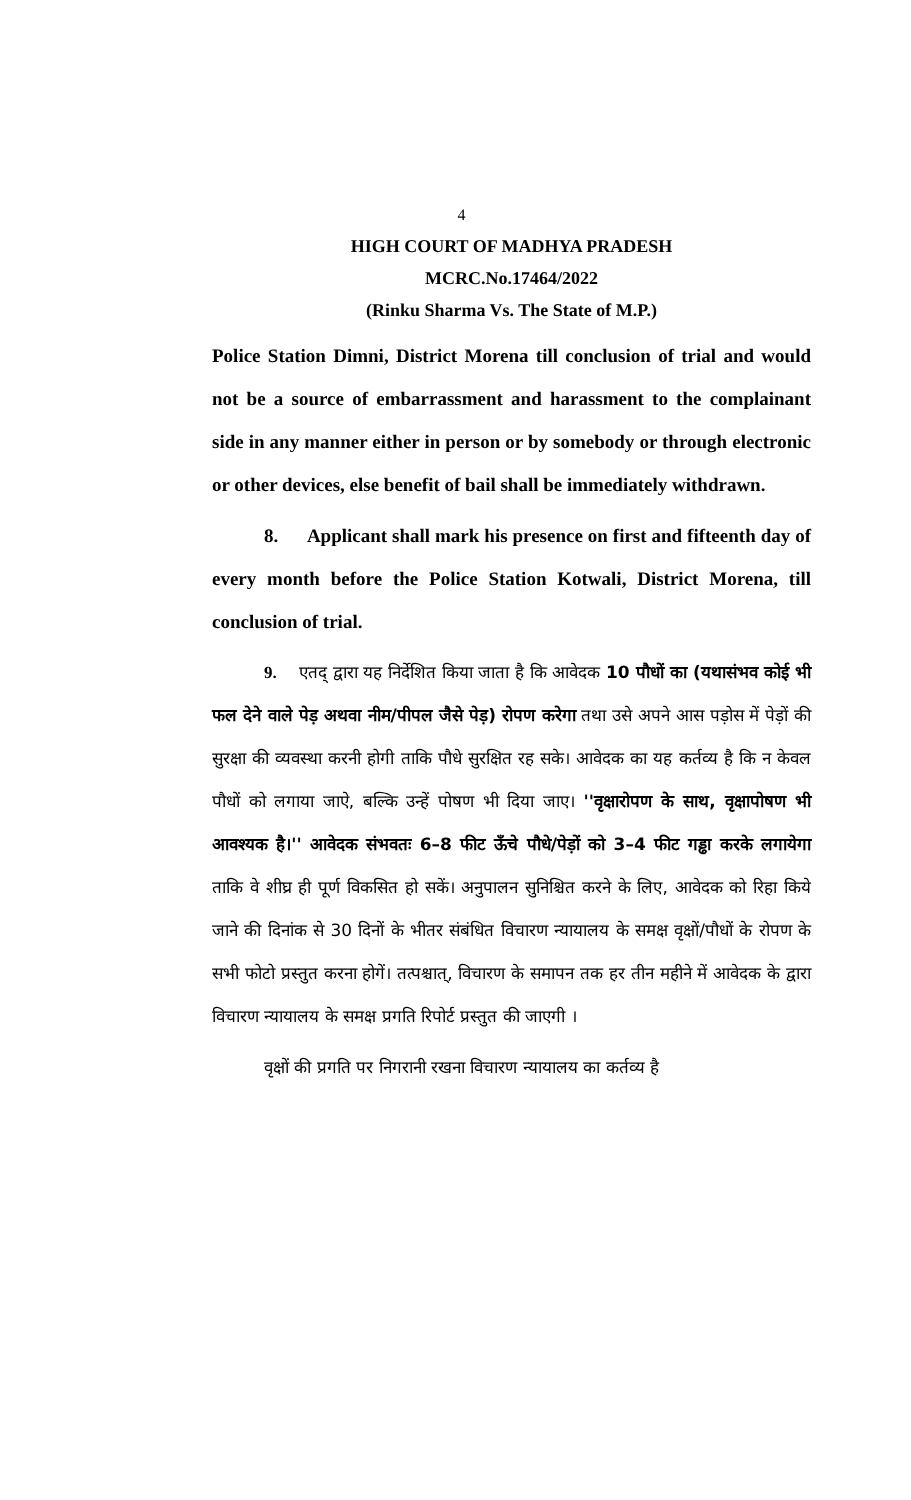4
HIGH COURT OF MADHYA PRADESH
MCRC.No.17464/2022
(Rinku Sharma Vs. The State of M.P.)
Police Station Dimni, District Morena till conclusion of trial and would not be a source of embarrassment and harassment to the complainant side in any manner either in person or by somebody or through electronic or other devices, else benefit of bail shall be immediately withdrawn.
8. Applicant shall mark his presence on first and fifteenth day of every month before the Police Station Kotwali, District Morena, till conclusion of trial.
9. एतद् द्वारा यह निर्देशित किया जाता है कि आवेदक 10 पौधों का (यथासंभव कोई भी फल देने वाले पेड़ अथवा नीम/पीपल जैसे पेड़) रोपण करेगा तथा उसे अपने आस पड़ोस में पेड़ों की सुरक्षा की व्यवस्था करनी होगी ताकि पौधे सुरक्षित रह सके। आवेदक का यह कर्तव्य है कि न केवल पौधों को लगाया जाऐ, बल्कि उन्हें पोषण भी दिया जाए। ''वृक्षारोपण के साथ, वृक्षापोषण भी आवश्यक है।'' आवेदक संभवतः 6–8 फीट ऊँचे पौधे/पेड़ों को 3–4 फीट गड्ढा करके लगायेगा ताकि वे शीघ्र ही पूर्ण विकसित हो सकें। अनुपालन सुनिश्चित करने के लिए, आवेदक को रिहा किये जाने की दिनांक से 30 दिनों के भीतर संबंधित विचारण न्यायालय के समक्ष वृक्षों/पौधों के रोपण के सभी फोटो प्रस्तुत करना होगें। तत्पश्चात्, विचारण के समापन तक हर तीन महीने में आवेदक के द्वारा विचारण न्यायालय के समक्ष प्रगति रिपोर्ट प्रस्तुत की जाएगी ।
वृक्षों की प्रगति पर निगरानी रखना विचारण न्यायालय का कर्तव्य है